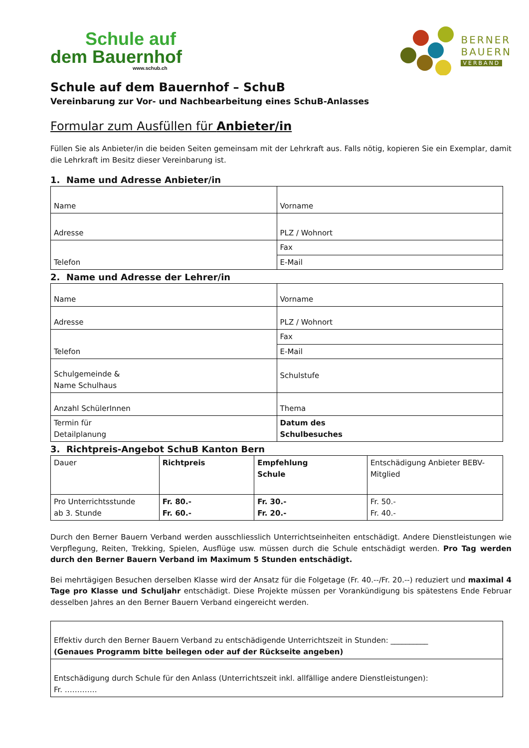Schule auf
dem Bauernhof
www.schub.ch
BERNER
BAUERN
VERBAND
Schule auf dem Bauernhof – SchuB
Vereinbarung zur Vor- und Nachbearbeitung eines SchuB-Anlasses
Formular zum Ausfüllen für Anbieter/in
Füllen Sie als Anbieter/in die beiden Seiten gemeinsam mit der Lehrkraft aus. Falls nötig, kopieren Sie ein Exemplar, damit die Lehrkraft im Besitz dieser Vereinbarung ist.
1. Name und Adresse Anbieter/in
| Name | Vorname |
| Adresse | PLZ / Wohnort |
| Telefon | Fax |
| | E-Mail |
2. Name und Adresse der Lehrer/in
| Name | Vorname |
| Adresse | PLZ / Wohnort |
| Telefon | Fax |
| | E-Mail |
| Schulgemeinde & Name Schulhaus | Schulstufe |
| Anzahl SchülerInnen | Thema |
| Termin für Detailplanung | Datum des Schulbesuches |
3. Richtpreis-Angebot SchuB Kanton Bern
| Dauer | Richtpreis | Empfehlung Schule | Entschädigung Anbieter BEBV-Mitglied |
| Pro Unterrichtsstunde ab 3. Stunde | Fr. 80.- Fr. 60.- | Fr. 30.- Fr. 20.- | Fr. 50.- Fr. 40.- |
Durch den Berner Bauern Verband werden ausschliesslich Unterrichtseinheiten entschädigt. Andere Dienstleistungen wie Verpflegung, Reiten, Trekking, Spielen, Ausflüge usw. müssen durch die Schule entschädigt werden. Pro Tag werden durch den Berner Bauern Verband im Maximum 5 Stunden entschädigt.
Bei mehrtägigen Besuchen derselben Klasse wird der Ansatz für die Folgetage (Fr. 40.--/Fr. 20.--) reduziert und maximal 4 Tage pro Klasse und Schuljahr entschädigt. Diese Projekte müssen per Vorankündigung bis spätestens Ende Februar desselben Jahres an den Berner Bauern Verband eingereicht werden.
| Effektiv durch den Berner Bauern Verband zu entschädigende Unterrichtszeit in Stunden: __________ (Genaues Programm bitte beilegen oder auf der Rückseite angeben) |
| Entschädigung durch Schule für den Anlass (Unterrichtszeit inkl. allfällige andere Dienstleistungen): Fr. …………. |